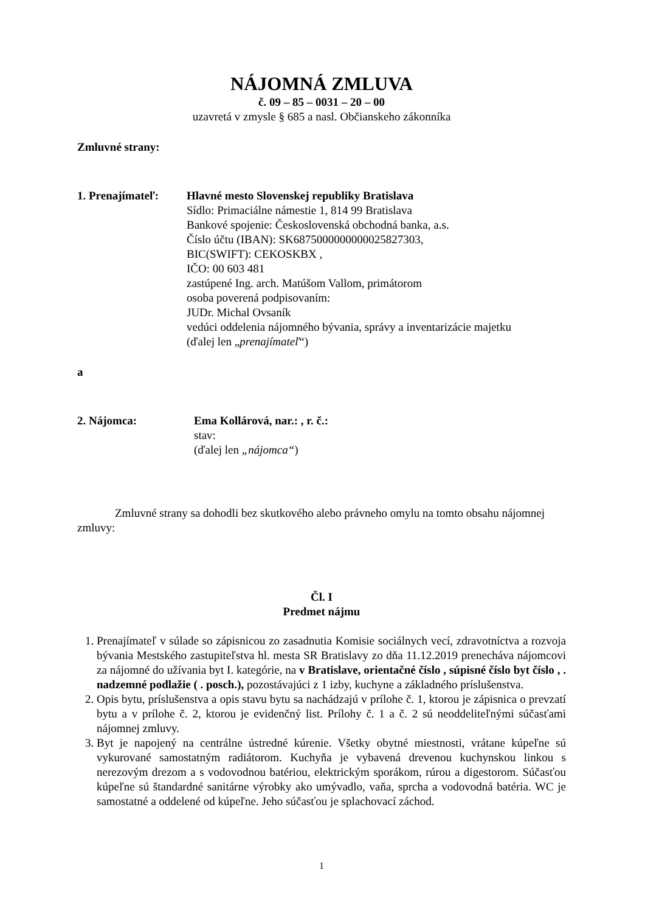NÁJOMNÁ ZMLUVA
č. 09 – 85 – 0031 – 20 – 00
uzavretá v zmysle § 685 a nasl. Občianskeho zákonníka
Zmluvné strany:
1. Prenajímateľ:
Hlavné mesto Slovenskej republiky Bratislava
Sídlo: Primaciálne námestie 1, 814 99 Bratislava
Bankové spojenie: Československá obchodná banka, a.s.
Číslo účtu (IBAN): SK6875000000000025827303,
BIC(SWIFT): CEKOSKBX ,
IČO: 00 603 481
zastúpené Ing. arch. Matúšom Vallom, primátorom
osoba poverená podpisovaním:
JUDr. Michal Ovsaník
vedúci oddelenia nájomného bývania, správy a inventarizácie majetku
(ďalej len „prenajímateľ“)
a
2. Nájomca: Ema Kollárová, nar.: , r. č.:
stav:
(ďalej len „nájomca“)
Zmluvné strany sa dohodli bez skutkového alebo právneho omylu na tomto obsahu nájomnej zmluvy:
Čl. I
Predmet nájmu
1. Prenajímateľ v súlade so zápisnicou zo zasadnutia Komisie sociálnych vecí, zdravotníctva a rozvoja bývania Mestského zastupiteľstva hl. mesta SR Bratislavy zo dňa 11.12.2019 prenecháva nájomcovi za nájomné do užívania byt I. kategórie, na v Bratislave, orientačné číslo , súpisné číslo byt číslo , . nadzemné podlažie ( . posch.), pozostávajúci z 1 izby, kuchyne a základného príslušenstva.
2. Opis bytu, príslušenstva a opis stavu bytu sa nachádzajú v prílohe č. 1, ktorou je zápisnica o prevzatí bytu a v prílohe č. 2, ktorou je evidenčný list. Prílohy č. 1 a č. 2 sú neoddeliteľnými súčasťami nájomnej zmluvy.
3. Byt je napojený na centrálne ústredné kúrenie. Všetky obytné miestnosti, vrátane kúpeľne sú vykurované samostatným radiátorom. Kuchyňa je vybavená drevenou kuchynskou linkou s nerezovým drezom a s vodovodnou batériou, elektrickým sporákom, rúrou a digestorom. Súčasťou kúpeľne sú štandardné sanitárne výrobky ako umývadlo, vaňa, sprcha a vodovodná batéria. WC je samostatné a oddelené od kúpeľne. Jeho súčasťou je splachovací záchod.
1